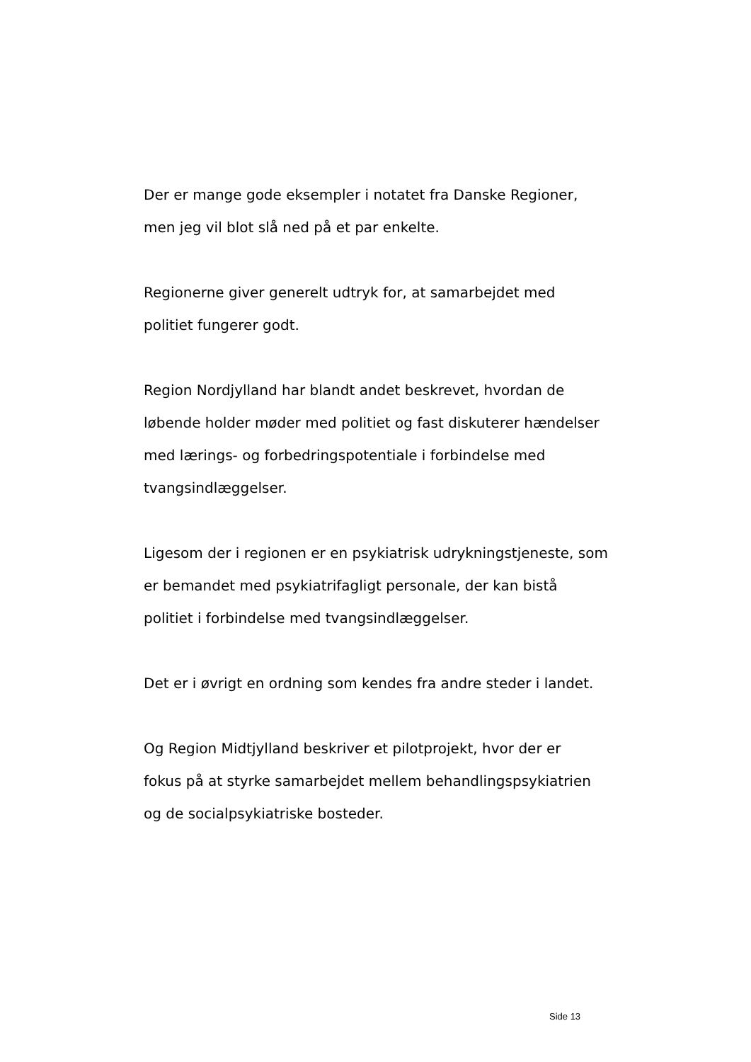Der er mange gode eksempler i notatet fra Danske Regioner,
men jeg vil blot slå ned på et par enkelte.
Regionerne giver generelt udtryk for, at samarbejdet med
politiet fungerer godt.
Region Nordjylland har blandt andet beskrevet, hvordan de
løbende holder møder med politiet og fast diskuterer hændelser
med lærings- og forbedringspotentiale i forbindelse med
tvangsindlæggelser.
Ligesom der i regionen er en psykiatrisk udrykningstjeneste, som
er bemandet med psykiatrifagligt personale, der kan bistå
politiet i forbindelse med tvangsindlæggelser.
Det er i øvrigt en ordning som kendes fra andre steder i landet.
Og Region Midtjylland beskriver et pilotprojekt, hvor der er
fokus på at styrke samarbejdet mellem behandlingspsykiatrien
og de socialpsykiatriske bosteder.
Side 13